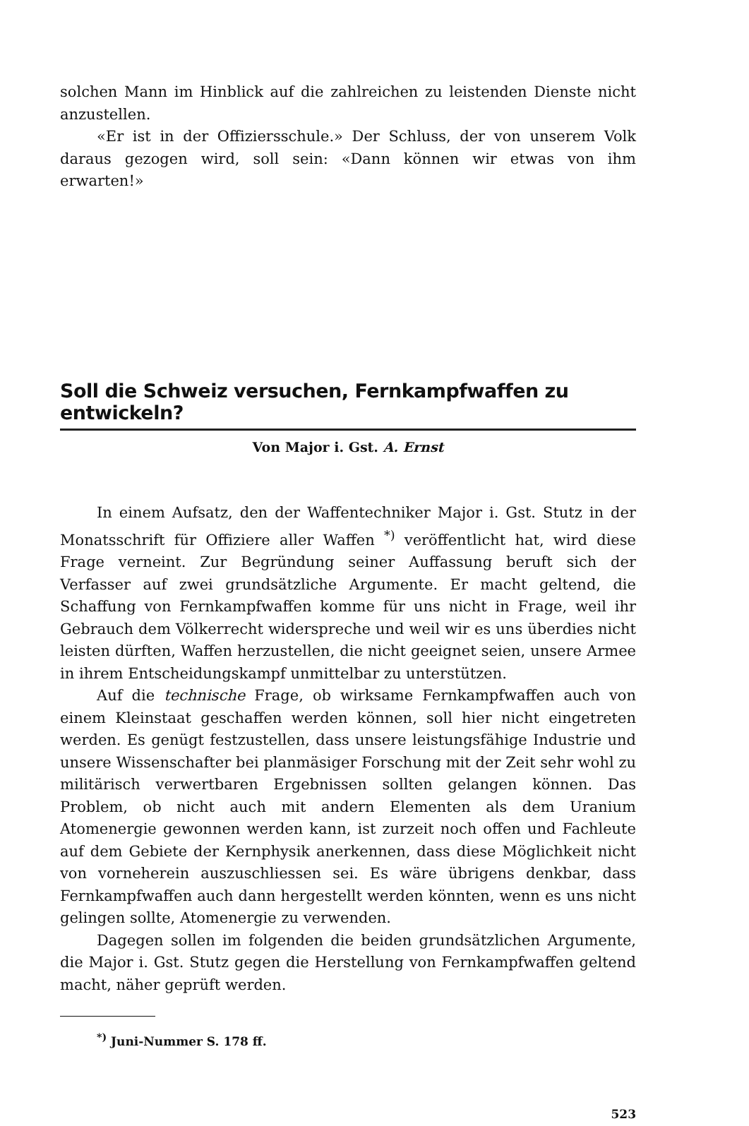solchen Mann im Hinblick auf die zahlreichen zu leistenden Dienste nicht anzustellen.
«Er ist in der Offiziersschule.» Der Schluss, der von unserem Volk daraus gezogen wird, soll sein: «Dann können wir etwas von ihm erwarten!»
Soll die Schweiz versuchen, Fernkampfwaffen zu entwickeln?
Von Major i. Gst. A. Ernst
In einem Aufsatz, den der Waffentechniker Major i. Gst. Stutz in der Monatsschrift für Offiziere aller Waffen <sup>*)</sup> veröffentlicht hat, wird diese Frage verneint. Zur Begründung seiner Auffassung beruft sich der Verfasser auf zwei grundsätzliche Argumente. Er macht geltend, die Schaffung von Fernkampfwaffen komme für uns nicht in Frage, weil ihr Gebrauch dem Völkerrecht widerspreche und weil wir es uns überdies nicht leisten dürften, Waffen herzustellen, die nicht geeignet seien, unsere Armee in ihrem Entscheidungskampf unmittelbar zu unterstützen.
Auf die technische Frage, ob wirksame Fernkampfwaffen auch von einem Kleinstaat geschaffen werden können, soll hier nicht eingetreten werden. Es genügt festzustellen, dass unsere leistungsfähige Industrie und unsere Wissenschafter bei planmäsiger Forschung mit der Zeit sehr wohl zu militärisch verwertbaren Ergebnissen sollten gelangen können. Das Problem, ob nicht auch mit andern Elementen als dem Uranium Atomenergie gewonnen werden kann, ist zurzeit noch offen und Fachleute auf dem Gebiete der Kernphysik anerkennen, dass diese Möglichkeit nicht von vorneherein auszuschliessen sei. Es wäre übrigens denkbar, dass Fernkampfwaffen auch dann hergestellt werden könnten, wenn es uns nicht gelingen sollte, Atomenergie zu verwenden.
Dagegen sollen im folgenden die beiden grundsätzlichen Argumente, die Major i. Gst. Stutz gegen die Herstellung von Fernkampfwaffen geltend macht, näher geprüft werden.
<sup>*)</sup> Juni-Nummer S. 178 ff.
523